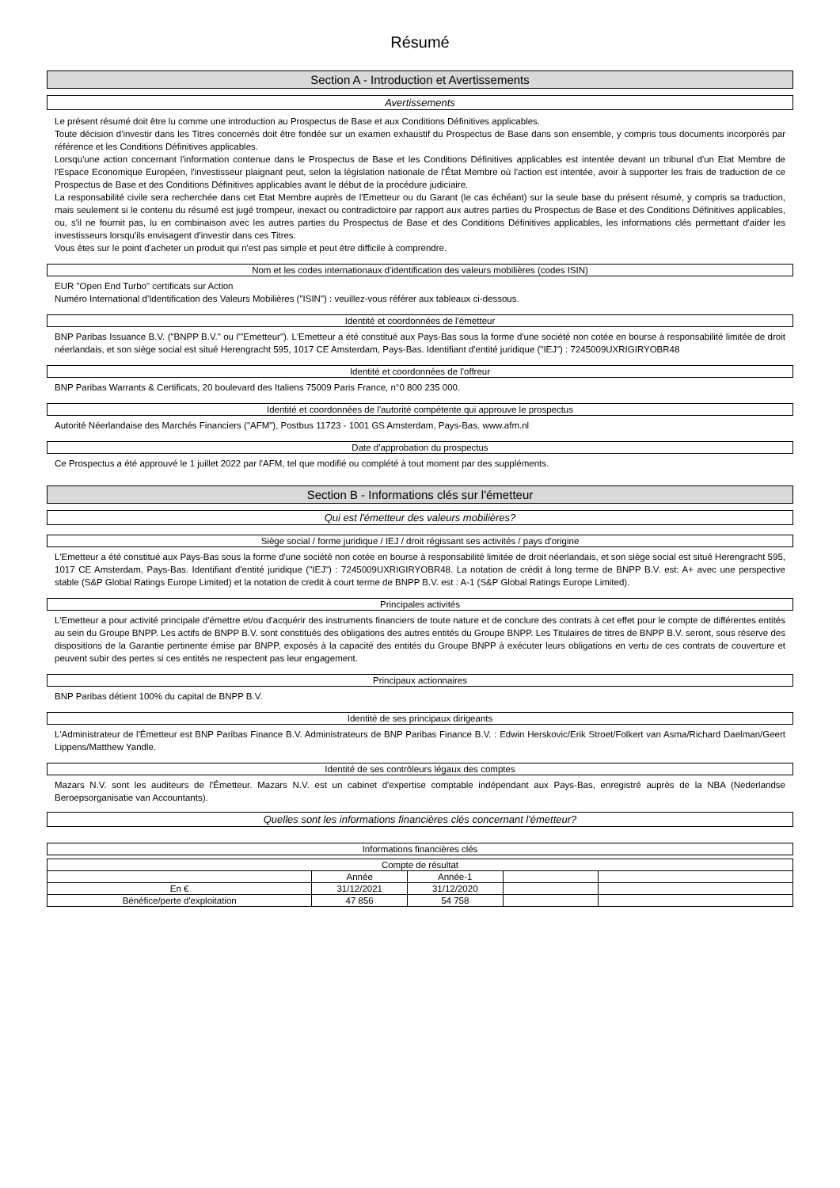Résumé
Section A - Introduction et Avertissements
Avertissements
Le présent résumé doit être lu comme une introduction au Prospectus de Base et aux Conditions Définitives applicables.
Toute décision d'investir dans les Titres concernés doit être fondée sur un examen exhaustif du Prospectus de Base dans son ensemble, y compris tous documents incorporés par référence et les Conditions Définitives applicables.
Lorsqu'une action concernant l'information contenue dans le Prospectus de Base et les Conditions Définitives applicables est intentée devant un tribunal d'un Etat Membre de l'Espace Economique Européen, l'investisseur plaignant peut, selon la législation nationale de l'État Membre où l'action est intentée, avoir à supporter les frais de traduction de ce Prospectus de Base et des Conditions Définitives applicables avant le début de la procédure judiciaire.
La responsabilité civile sera recherchée dans cet Etat Membre auprès de l'Emetteur ou du Garant (le cas échéant) sur la seule base du présent résumé, y compris sa traduction, mais seulement si le contenu du résumé est jugé trompeur, inexact ou contradictoire par rapport aux autres parties du Prospectus de Base et des Conditions Définitives applicables, ou, s'il ne fournit pas, lu en combinaison avec les autres parties du Prospectus de Base et des Conditions Définitives applicables, les informations clés permettant d'aider les investisseurs lorsqu'ils envisagent d'investir dans ces Titres.
Vous êtes sur le point d'acheter un produit qui n'est pas simple et peut être difficile à comprendre.
Nom et les codes internationaux d'identification des valeurs mobilières (codes ISIN)
EUR "Open End Turbo" certificats sur Action
Numéro International d'Identification des Valeurs Mobilières ("ISIN") : veuillez-vous référer aux tableaux ci-dessous.
Identité et coordonnées de l'émetteur
BNP Paribas Issuance B.V. ("BNPP B.V." ou l'"Emetteur"). L'Emetteur a été constitué aux Pays-Bas sous la forme d'une société non cotée en bourse à responsabilité limitée de droit néerlandais, et son siège social est situé Herengracht 595, 1017 CE Amsterdam, Pays-Bas. Identifiant d'entité juridique ("IEJ") : 7245009UXRIGIRYOBR48
Identité et coordonnées de l'offreur
BNP Paribas Warrants & Certificats, 20 boulevard des Italiens 75009 Paris France, n°0 800 235 000.
Identité et coordonnées de l'autorité compétente qui approuve le prospectus
Autorité Néerlandaise des Marchés Financiers ("AFM"), Postbus 11723 - 1001 GS Amsterdam, Pays-Bas. www.afm.nl
Date d'approbation du prospectus
Ce Prospectus a été approuvé le 1 juillet 2022 par l'AFM, tel que modifié ou complété à tout moment par des suppléments.
Section B - Informations clés sur l'émetteur
Qui est l'émetteur des valeurs mobilières?
Siège social / forme juridique / IEJ / droit régissant ses activités / pays d'origine
L'Emetteur a été constitué aux Pays-Bas sous la forme d'une société non cotée en bourse à responsabilité limitée de droit néerlandais, et son siège social est situé Herengracht 595, 1017 CE Amsterdam, Pays-Bas. Identifiant d'entité juridique ("IEJ") : 7245009UXRIGIRYOBR48. La notation de crédit à long terme de BNPP B.V. est: A+ avec une perspective stable (S&P Global Ratings Europe Limited) et la notation de credit à court terme de BNPP B.V. est : A-1 (S&P Global Ratings Europe Limited).
Principales activités
L'Emetteur a pour activité principale d'émettre et/ou d'acquérir des instruments financiers de toute nature et de conclure des contrats à cet effet pour le compte de différentes entités au sein du Groupe BNPP. Les actifs de BNPP B.V. sont constitués des obligations des autres entités du Groupe BNPP. Les Titulaires de titres de BNPP B.V. seront, sous réserve des dispositions de la Garantie pertinente émise par BNPP, exposés à la capacité des entités du Groupe BNPP à exécuter leurs obligations en vertu de ces contrats de couverture et peuvent subir des pertes si ces entités ne respectent pas leur engagement.
Principaux actionnaires
BNP Paribas détient 100% du capital de BNPP B.V.
Identité de ses principaux dirigeants
L'Administrateur de l'Émetteur est BNP Paribas Finance B.V. Administrateurs de BNP Paribas Finance B.V. : Edwin Herskovic/Erik Stroet/Folkert van Asma/Richard Daelman/Geert Lippens/Matthew Yandle.
Identité de ses contrôleurs légaux des comptes
Mazars N.V. sont les auditeurs de l'Émetteur. Mazars N.V. est un cabinet d'expertise comptable indépendant aux Pays-Bas, enregistré auprès de la NBA (Nederlandse Beroepsorganisatie van Accountants).
Quelles sont les informations financières clés concernant l'émetteur?
Informations financières clés
| Compte de résultat | | | | |
| --- | --- | --- | --- | --- |
| | Année | Année-1 | | |
| En € | 31/12/2021 | 31/12/2020 | | |
| Bénéfice/perte d'exploitation | 47 856 | 54 758 | | |